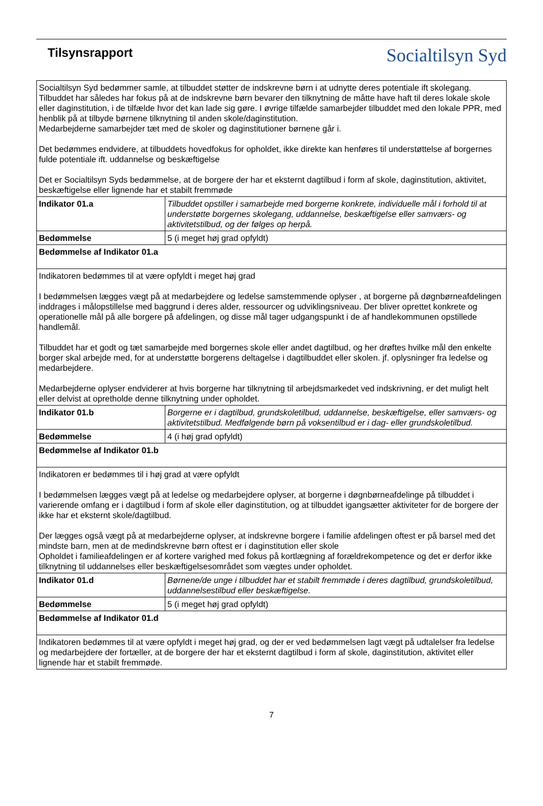Tilsynsrapport
Socialtilsyn Syd
| Socialtilsyn Syd bedømmer samle, at tilbuddet støtter de indskrevne børn i at udnytte deres potentiale ift skolegang. Tilbuddet har således har fokus på at de indskrevne børn bevarer den tilknytning de måtte have haft til deres lokale skole eller daginstitution, i de tilfælde hvor det kan lade sig gøre. I øvrige tilfælde samarbejder tilbuddet med den lokale PPR, med henblik på at tilbyde børnene tilknytning til anden skole/daginstitution. Medarbejderne samarbejder tæt med de skoler og daginstitutioner børnene går i. Det bedømmes endvidere, at tilbuddets hovedfokus for opholdet, ikke direkte kan henføres til understøttelse af borgernes fulde potentiale ift. uddannelse og beskæftigelse Det er Socialtilsyn Syds bedømmelse, at de borgere der har et eksternt dagtilbud i form af skole, daginstitution, aktivitet, beskæftigelse eller lignende har et stabilt fremmøde | |
| Indikator 01.a | Tilbuddet opstiller i samarbejde med borgerne konkrete, individuelle mål i forhold til at understøtte borgernes skolegang, uddannelse, beskæftigelse eller samværs- og aktivitetstilbud, og der følges op herpå. |
| Bedømmelse | 5 (i meget høj grad opfyldt) |
| Bedømmelse af Indikator 01.a | |
| Indikatoren bedømmes til at være opfyldt i meget høj grad I bedømmelsen lægges vægt på at medarbejdere og ledelse samstemmende oplyser , at borgerne på døgnbørneafdelingen inddrages i målopstillelse med baggrund i deres alder, ressourcer og udviklingsniveau. Der bliver oprettet konkrete og operationelle mål på alle borgere på afdelingen, og disse mål tager udgangspunkt i de af handlekommunen opstillede handlemål. Tilbuddet har et godt og tæt samarbejde med borgernes skole eller andet dagtilbud, og her drøftes hvilke mål den enkelte borger skal arbejde med, for at understøtte borgerens deltagelse i dagtilbuddet eller skolen. jf. oplysninger fra ledelse og medarbejdere. Medarbejderne oplyser endviderer at hvis borgerne har tilknytning til arbejdsmarkedet ved indskrivning, er det muligt helt eller delvist at opretholde denne tilknytning under opholdet. | |
| Indikator 01.b | Borgerne er i dagtilbud, grundskoletilbud, uddannelse, beskæftigelse, eller samværs- og aktivitetstilbud. Medfølgende børn på voksentilbud er i dag- eller grundskoletilbud. |
| Bedømmelse | 4 (i høj grad opfyldt) |
| Bedømmelse af Indikator 01.b | |
| Indikatoren er bedømmes til i høj grad at være opfyldt I bedømmelsen lægges vægt på at ledelse og medarbejdere oplyser, at borgerne i døgnbørneafdelinge på tilbuddet i varierende omfang er i dagtilbud i form af skole eller daginstitution, og at tilbuddet igangsætter aktiviteter for de borgere der ikke har et eksternt skole/dagtilbud. Der lægges også vægt på at medarbejderne oplyser, at indskrevne borgere i familie afdelingen oftest er på barsel med det mindste barn, men at de medindskrevne børn oftest er i daginstitution eller skole Opholdet i familieafdelingen er af kortere varighed med fokus på kortlægning af forældrekompetence og det er derfor ikke tilknytning til uddannelses eller beskæftigelsesområdet som vægtes under opholdet. | |
| Indikator 01.d | Børnene/de unge i tilbuddet har et stabilt fremmøde i deres dagtilbud, grundskoletilbud, uddannelsestilbud eller beskæftigelse. |
| Bedømmelse | 5 (i meget høj grad opfyldt) |
| Bedømmelse af Indikator 01.d | |
| Indikatoren bedømmes til at være opfyldt i meget høj grad, og der er ved bedømmelsen lagt vægt på udtalelser fra ledelse og medarbejdere der fortæller, at de borgere der har et eksternt dagtilbud i form af skole, daginstitution, aktivitet eller lignende har et stabilt fremmøde. | |
7